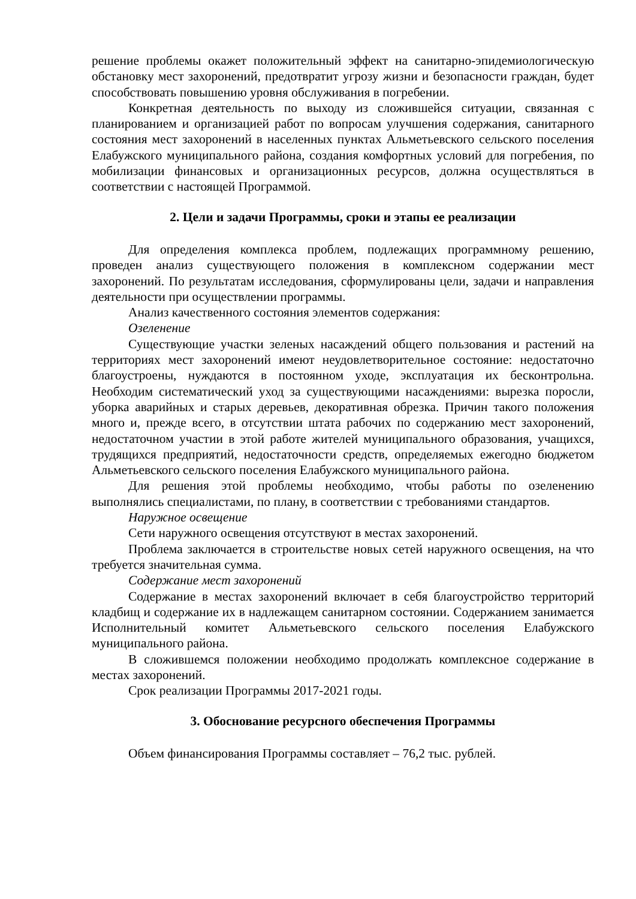решение проблемы окажет положительный эффект на санитарно-эпидемиологическую обстановку мест захоронений, предотвратит угрозу жизни и безопасности граждан, будет способствовать повышению уровня обслуживания в погребении.
Конкретная деятельность по выходу из сложившейся ситуации, связанная с планированием и организацией работ по вопросам улучшения содержания, санитарного состояния мест захоронений в населенных пунктах Альметьевского сельского поселения Елабужского муниципального района, создания комфортных условий для погребения, по мобилизации финансовых и организационных ресурсов, должна осуществляться в соответствии с настоящей Программой.
2. Цели и задачи Программы, сроки и этапы ее реализации
Для определения комплекса проблем, подлежащих программному решению, проведен анализ существующего положения в комплексном содержании мест захоронений. По результатам исследования, сформулированы цели, задачи и направления деятельности при осуществлении программы.
Анализ качественного состояния элементов содержания:
Озеленение
Существующие участки зеленых насаждений общего пользования и растений на территориях мест захоронений имеют неудовлетворительное состояние: недостаточно благоустроены, нуждаются в постоянном уходе, эксплуатация их бесконтрольна. Необходим систематический уход за существующими насаждениями: вырезка поросли, уборка аварийных и старых деревьев, декоративная обрезка. Причин такого положения много и, прежде всего, в отсутствии штата рабочих по содержанию мест захоронений, недостаточном участии в этой работе жителей муниципального образования, учащихся, трудящихся предприятий, недостаточности средств, определяемых ежегодно бюджетом Альметьевского сельского поселения Елабужского муниципального района.
Для решения этой проблемы необходимо, чтобы работы по озеленению выполнялись специалистами, по плану, в соответствии с требованиями стандартов.
Наружное освещение
Сети наружного освещения отсутствуют в местах захоронений.
Проблема заключается в строительстве новых сетей наружного освещения, на что требуется значительная сумма.
Содержание мест захоронений
Содержание в местах захоронений включает в себя благоустройство территорий кладбищ и содержание их в надлежащем санитарном состоянии. Содержанием занимается Исполнительный комитет Альметьевского сельского поселения Елабужского муниципального района.
В сложившемся положении необходимо продолжать комплексное содержание в местах захоронений.
Срок реализации Программы 2017-2021 годы.
3. Обоснование ресурсного обеспечения Программы
Объем финансирования Программы составляет – 76,2 тыс. рублей.